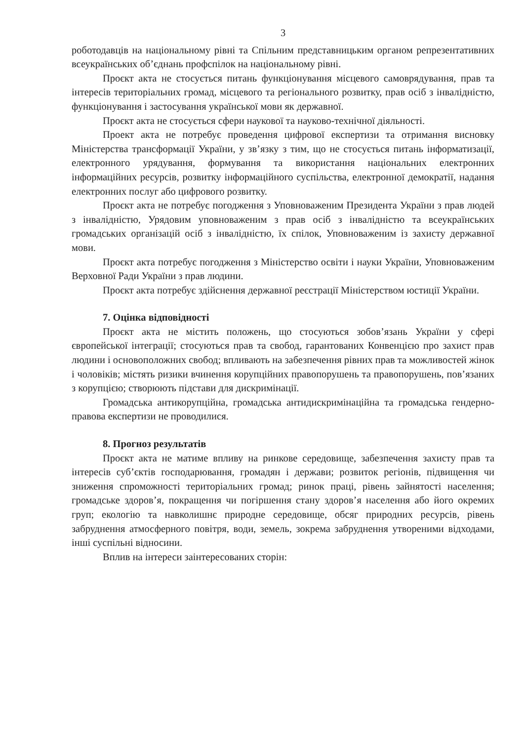3
роботодавців на національному рівні та Спільним представницьким органом репрезентативних всеукраїнських об’єднань профспілок на національному рівні.
Проєкт акта не стосується питань функціонування місцевого самоврядування, прав та інтересів територіальних громад, місцевого та регіонального розвитку, прав осіб з інвалідністю, функціонування і застосування української мови як державної.
Проєкт акта не стосується сфери наукової та науково-технічної діяльності.
Проект акта не потребує проведення цифрової експертизи та отримання висновку Міністерства трансформації України, у зв’язку з тим, що не стосується питань інформатизації, електронного урядування, формування та використання національних електронних інформаційних ресурсів, розвитку інформаційного суспільства, електронної демократії, надання електронних послуг або цифрового розвитку.
Проєкт акта не потребує погодження з Уповноваженим Президента України з прав людей з інвалідністю, Урядовим уповноваженим з прав осіб з інвалідністю та всеукраїнських громадських організацій осіб з інвалідністю, їх спілок, Уповноваженим із захисту державної мови.
Проєкт акта потребує погодження з Міністерство освіти і науки України, Уповноваженим Верховної Ради України з прав людини.
Проєкт акта потребує здійснення державної реєстрації Міністерством юстиції України.
7. Оцінка відповідності
Проєкт акта не містить положень, що стосуються зобов’язань України у сфері європейської інтеграції; стосуються прав та свобод, гарантованих Конвенцією про захист прав людини і основоположних свобод; впливають на забезпечення рівних прав та можливостей жінок і чоловіків; містять ризики вчинення корупційних правопорушень та правопорушень, пов’язаних з корупцією; створюють підстави для дискримінації.
Громадська антикорупційна, громадська антидискримінаційна та громадська гендерно-правова експертизи не проводилися.
8. Прогноз результатів
Проєкт акта не матиме впливу на ринкове середовище, забезпечення захисту прав та інтересів суб’єктів господарювання, громадян і держави; розвиток регіонів, підвищення чи зниження спроможності територіальних громад; ринок праці, рівень зайнятості населення; громадське здоров’я, покращення чи погіршення стану здоров’я населення або його окремих груп; екологію та навколишнє природне середовище, обсяг природних ресурсів, рівень забруднення атмосферного повітря, води, земель, зокрема забруднення утвореними відходами, інші суспільні відносини.
Вплив на інтереси заінтересованих сторін: